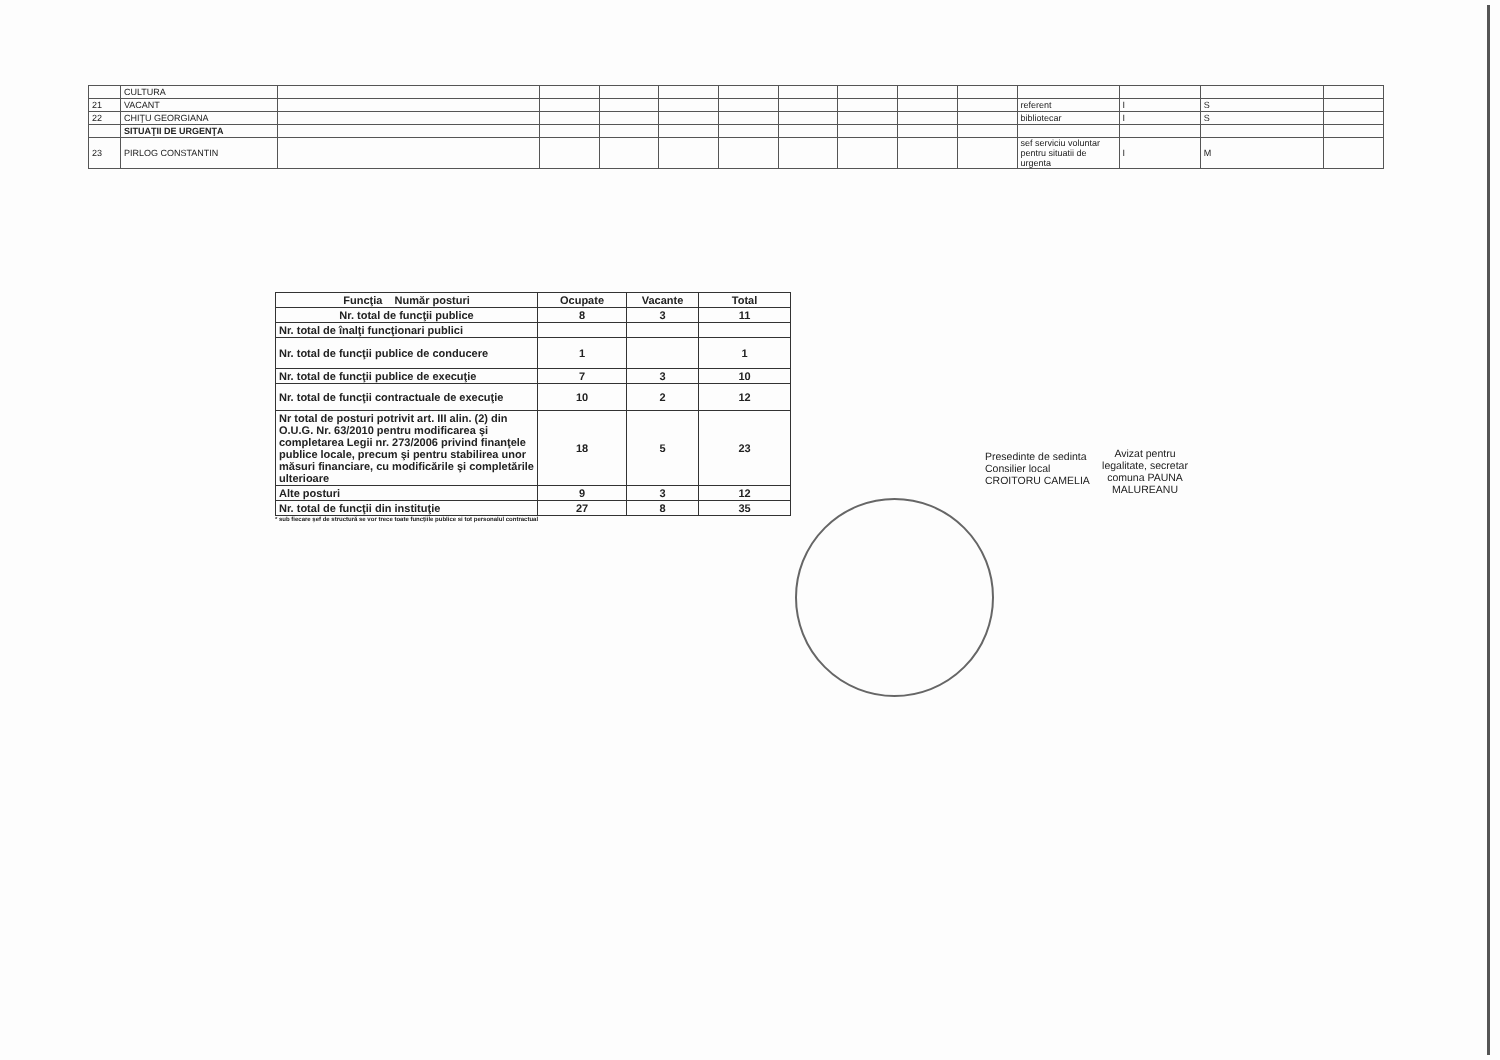| | CULTURA | | | | | | | | | | | | | |
| 21 | VACANT | | | | | | | | | | referent | I | S | |
| 22 | CHIŢU GEORGIANA | | | | | | | | | | bibliotecar | I | S | |
| | SITUAŢII DE URGENŢA | | | | | | | | | | | | | |
| 23 | PIRLOG CONSTANTIN | | | | | | | | | | sef serviciu voluntar pentru situatii de urgenta | I | M | |
| Funcţia Număr posturi | Ocupate | Vacante | Total |
| --- | --- | --- | --- |
| Nr. total de funcţii publice | 8 | 3 | 11 |
| Nr. total de înalţi funcţionari publici | | | |
| Nr. total de funcţii publice de conducere | 1 | | 1 |
| Nr. total de funcţii publice de execuţie | 7 | 3 | 10 |
| Nr. total de funcţii contractuale de execuţie | 10 | 2 | 12 |
| Nr total de posturi potrivit art. III alin. (2) din O.U.G. Nr. 63/2010 pentru modificarea şi completarea Legii nr. 273/2006 privind finanţele publice locale, precum şi pentru stabilirea unor măsuri financiare, cu modificările şi completările ulterioare | 18 | 5 | 23 |
| Alte posturi | 9 | 3 | 12 |
| Nr. total de funcţii din instituţie | 27 | 8 | 35 |
* sub fiecare şef de structură se vor trece toate funcţiile publice si tot personalul contractual
Presedinte de sedinta Consilier local CROITORU CAMELIA
Avizat pentru legalitate, secretar comuna PAUNA MALUREANU